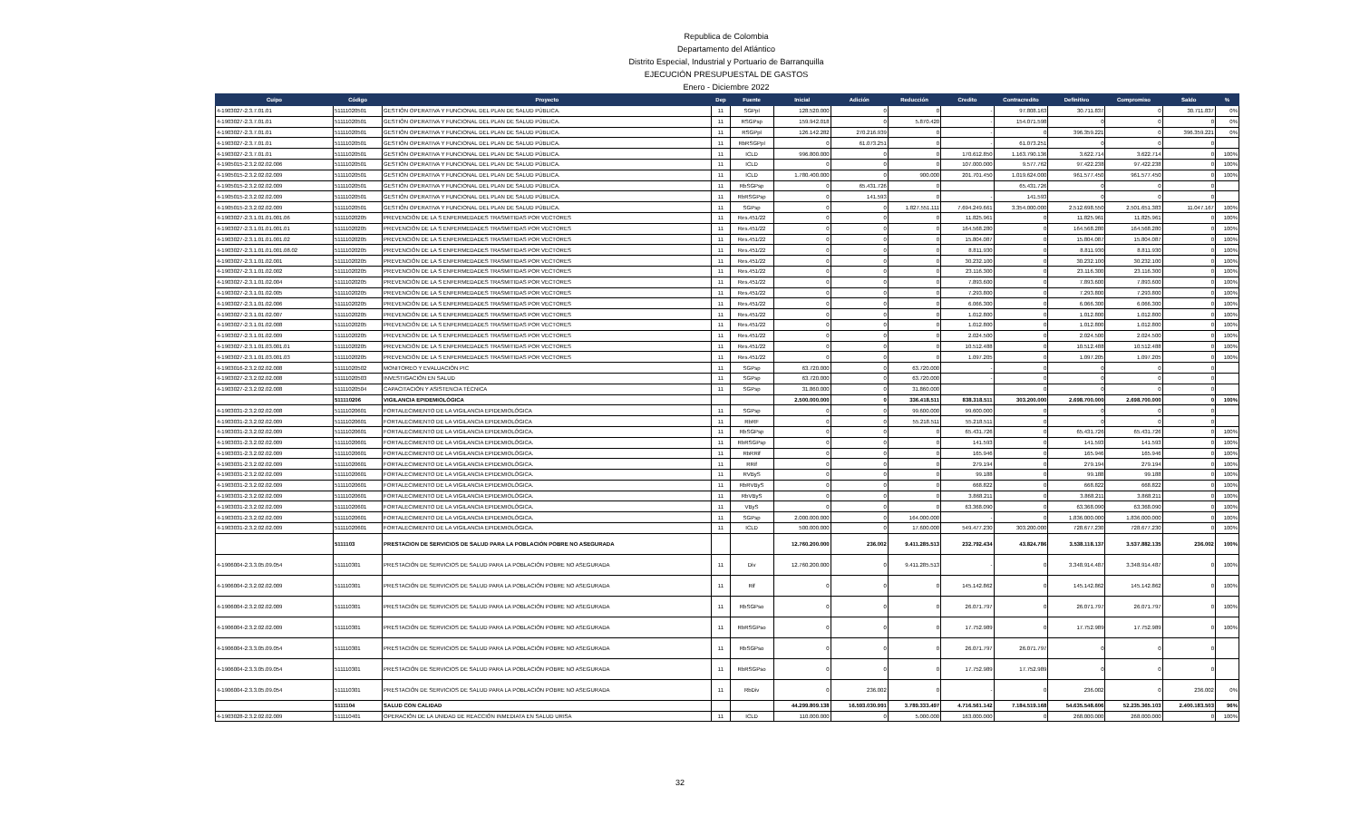Republica de Colombia
Departamento del Atlántico
Distrito Especial, Industrial y Portuario de Barranquilla
EJECUCIÓN PRESUPUESTAL DE GASTOS
Enero - Diciembre 2022
| Cuipo | Código | Proyecto | Dep | Fuente | Inicial | Adición | Reducción | Credito | Contracredito | Definitivo | Compromiso | Saldo | % |
| --- | --- | --- | --- | --- | --- | --- | --- | --- | --- | --- | --- | --- | --- |
| 4-1903027-2.3.7.01.01 | 51111020501 | GESTIÓN OPERATIVA Y FUNCIONAL DEL PLAN DE SALUD PÚBLICA. | 11 | SGPpl | 128.520.000 | 0 | 0 | - | 97.808.163 | 30.711.837 | 0 | 30.711.837 | 0% |
| 4-1903027-2.3.7.01.01 | 51111020501 | GESTIÓN OPERATIVA Y FUNCIONAL DEL PLAN DE SALUD PÚBLICA. | 11 | RSGPsp | 159.942.018 | 0 | 5.870.420 | - | 154.071.598 | 0 | 0 | 0 | 0% |
| 4-1903027-2.3.7.01.01 | 51111020501 | GESTIÓN OPERATIVA Y FUNCIONAL DEL PLAN DE SALUD PÚBLICA. | 11 | RSGPpl | 126.142.282 | 270.216.939 | 0 | - | 0 | 396.359.221 | 0 | 396.359.221 | 0% |
| 4-1903027-2.3.7.01.01 | 51111020501 | GESTIÓN OPERATIVA Y FUNCIONAL DEL PLAN DE SALUD PÚBLICA. | 11 | RbRSGPpl | 0 | 61.073.251 | 0 | - | 61.073.251 | 0 | 0 | 0 | |
| 4-1903027-2.3.7.01.01 | 51111020501 | GESTIÓN OPERATIVA Y FUNCIONAL DEL PLAN DE SALUD PÚBLICA. | 11 | ICLD | 996.800.000 | 0 | 0 | 170.612.850 | 1.163.790.136 | 3.622.714 | 3.622.714 | 0 | 100% |
| 4-1905015-2.3.2.02.02.006 | 51111020501 | GESTIÓN OPERATIVA Y FUNCIONAL DEL PLAN DE SALUD PÚBLICA. | 11 | ICLD | 0 | 0 | 0 | 107.000.000 | 9.577.762 | 97.422.238 | 97.422.238 | 0 | 100% |
| 4-1905015-2.3.2.02.02.009 | 51111020501 | GESTIÓN OPERATIVA Y FUNCIONAL DEL PLAN DE SALUD PÚBLICA. | 11 | ICLD | 1.780.400.000 | 0 | 900.000 | 201.701.450 | 1.019.624.000 | 961.577.450 | 961.577.450 | 0 | 100% |
| 4-1905015-2.3.2.02.02.009 | 51111020501 | GESTIÓN OPERATIVA Y FUNCIONAL DEL PLAN DE SALUD PÚBLICA. | 11 | RbSGPsp | 0 | 65.431.726 | 0 | | 65.431.726 | 0 | 0 | 0 | |
| 4-1905015-2.3.2.02.02.009 | 51111020501 | GESTIÓN OPERATIVA Y FUNCIONAL DEL PLAN DE SALUD PÚBLICA. | 11 | RbRSGPsp | 0 | 141.593 | 0 | - | 141.593 | 0 | 0 | 0 | |
| 4-1905015-2.3.2.02.02.009 | 51111020501 | GESTIÓN OPERATIVA Y FUNCIONAL DEL PLAN DE SALUD PÚBLICA. | 11 | SGPsp | 0 | 0 | 1.827.551.111 | 7.694.249.661 | 3.354.000.000 | 2.512.698.550 | 2.501.651.383 | 11.047.167 | 100% |
| 4-1903027-2.3.1.01.01.001.06 | 51111020205 | PREVENCIÓN DE LA S ENFERMEDADES TRASMITIDAS POR VECTORES | 11 | Res.451/22 | 0 | 0 | 0 | 11.825.961 | 0 | 11.825.961 | 11.825.961 | 0 | 100% |
| 4-1903027-2.3.1.01.01.001.01 | 51111020205 | PREVENCIÓN DE LA S ENFERMEDADES TRASMITIDAS POR VECTORES | 11 | Res.451/22 | 0 | 0 | 0 | 164.568.280 | 0 | 164.568.280 | 164.568.280 | 0 | 100% |
| 4-1903027-2.3.1.01.01.001.02 | 51111020205 | PREVENCIÓN DE LA S ENFERMEDADES TRASMITIDAS POR VECTORES | 11 | Res.451/22 | 0 | 0 | 0 | 15.804.087 | 0 | 15.804.087 | 15.804.087 | 0 | 100% |
| 4-1903027-2.3.1.01.01.001.08.02 | 51111020205 | PREVENCIÓN DE LA S ENFERMEDADES TRASMITIDAS POR VECTORES | 11 | Res.451/22 | 0 | 0 | 0 | 8.811.930 | 0 | 8.811.930 | 8.811.930 | 0 | 100% |
| 4-1903027-2.3.1.01.02.001 | 51111020205 | PREVENCIÓN DE LA S ENFERMEDADES TRASMITIDAS POR VECTORES | 11 | Res.451/22 | 0 | 0 | 0 | 30.232.100 | 0 | 30.232.100 | 30.232.100 | 0 | 100% |
| 4-1903027-2.3.1.01.02.002 | 51111020205 | PREVENCIÓN DE LA S ENFERMEDADES TRASMITIDAS POR VECTORES | 11 | Res.451/22 | 0 | 0 | 0 | 23.116.300 | 0 | 23.116.300 | 23.116.300 | 0 | 100% |
| 4-1903027-2.3.1.01.02.004 | 51111020205 | PREVENCIÓN DE LA S ENFERMEDADES TRASMITIDAS POR VECTORES | 11 | Res.451/22 | 0 | 0 | 0 | 7.893.600 | 0 | 7.893.600 | 7.893.600 | 0 | 100% |
| 4-1903027-2.3.1.01.02.005 | 51111020205 | PREVENCIÓN DE LA S ENFERMEDADES TRASMITIDAS POR VECTORES | 11 | Res.451/22 | 0 | 0 | 0 | 7.293.800 | 0 | 7.293.800 | 7.293.800 | 0 | 100% |
| 4-1903027-2.3.1.01.02.006 | 51111020205 | PREVENCIÓN DE LA S ENFERMEDADES TRASMITIDAS POR VECTORES | 11 | Res.451/22 | 0 | 0 | 0 | 6.066.300 | 0 | 6.066.300 | 6.066.300 | 0 | 100% |
| 4-1903027-2.3.1.01.02.007 | 51111020205 | PREVENCIÓN DE LA S ENFERMEDADES TRASMITIDAS POR VECTORES | 11 | Res.451/22 | 0 | 0 | 0 | 1.012.800 | 0 | 1.012.800 | 1.012.800 | 0 | 100% |
| 4-1903027-2.3.1.01.02.008 | 51111020205 | PREVENCIÓN DE LA S ENFERMEDADES TRASMITIDAS POR VECTORES | 11 | Res.451/22 | 0 | 0 | 0 | 1.012.800 | 0 | 1.012.800 | 1.012.800 | 0 | 100% |
| 4-1903027-2.3.1.01.02.009 | 51111020205 | PREVENCIÓN DE LA S ENFERMEDADES TRASMITIDAS POR VECTORES | 11 | Res.451/22 | 0 | 0 | 0 | 2.024.500 | 0 | 2.024.500 | 2.024.500 | 0 | 100% |
| 4-1903027-2.3.1.01.03.001.01 | 51111020205 | PREVENCIÓN DE LA S ENFERMEDADES TRASMITIDAS POR VECTORES | 11 | Res.451/22 | 0 | 0 | 0 | 10.512.488 | 0 | 10.512.488 | 10.512.488 | 0 | 100% |
| 4-1903027-2.3.1.01.03.001.03 | 51111020205 | PREVENCIÓN DE LA S ENFERMEDADES TRASMITIDAS POR VECTORES | 11 | Res.451/22 | 0 | 0 | 0 | 1.097.205 | 0 | 1.097.205 | 1.097.205 | 0 | 100% |
| 4-1903016-2.3.2.02.02.008 | 51111020502 | MONITOREO Y EVALUACIÓN PIC | 11 | SGPsp | 63.720.000 | 0 | 63.720.000 | - | 0 | 0 | 0 | 0 | |
| 4-1903027-2.3.2.02.02.008 | 51111020503 | INVESTIGACIÓN EN SALUD | 11 | SGPsp | 63.720.000 | 0 | 63.720.000 | - | 0 | 0 | 0 | 0 | |
| 4-1903027-2.3.2.02.02.008 | 51111020504 | CAPACITACIÓN Y ASISTENCIA TÉCNICA | 11 | SGPsp | 31.860.000 | 0 | 31.860.000 | | 0 | 0 | 0 | 0 | |
| | 511110206 | VIGILANCIA EPIDEMIOLÓGICA | | | 2.500.000.000 | 0 | 336.418.511 | 838.318.511 | 303.200.000 | 2.698.700.000 | 2.698.700.000 | 0 | 100% |
| 4-1903031-2.3.2.02.02.008 | 51111020601 | FORTALECIMIENTO DE LA VIGILANCIA EPIDEMIOLÓGICA | 11 | SGPsp | 0 | 0 | 99.600.000 | 99.600.000 | 0 | 0 | 0 | 0 | |
| 4-1903031-2.3.2.02.02.009 | 51111020601 | FORTALECIMIENTO DE LA VIGILANCIA EPIDEMIOLÓGICA | 11 | RbRF | 0 | 0 | 55.218.511 | 55.218.511 | 0 | 0 | 0 | 0 | |
| 4-1903031-2.3.2.02.02.009 | 51111020601 | FORTALECIMIENTO DE LA VIGILANCIA EPIDEMIOLÓGICA. | 11 | RbSGPsp | 0 | 0 | 0 | 65.431.726 | 0 | 65.431.726 | 65.431.726 | 0 | 100% |
| 4-1903031-2.3.2.02.02.009 | 51111020601 | FORTALECIMIENTO DE LA VIGILANCIA EPIDEMIOLÓGICA. | 11 | RbRSGPsp | 0 | 0 | 0 | 141.593 | 0 | 141.593 | 141.593 | 0 | 100% |
| 4-1903031-2.3.2.02.02.009 | 51111020601 | FORTALECIMIENTO DE LA VIGILANCIA EPIDEMIOLÓGICA. | 11 | RbRRif | 0 | 0 | 0 | 165.946 | 0 | 165.946 | 165.946 | 0 | 100% |
| 4-1903031-2.3.2.02.02.009 | 51111020601 | FORTALECIMIENTO DE LA VIGILANCIA EPIDEMIOLÓGICA. | 11 | RRif | 0 | 0 | 0 | 279.194 | 0 | 279.194 | 279.194 | 0 | 100% |
| 4-1903031-2.3.2.02.02.009 | 51111020601 | FORTALECIMIENTO DE LA VIGILANCIA EPIDEMIOLÓGICA. | 11 | RVByS | 0 | 0 | 0 | 99.188 | 0 | 99.188 | 99.188 | 0 | 100% |
| 4-1903031-2.3.2.02.02.009 | 51111020601 | FORTALECIMIENTO DE LA VIGILANCIA EPIDEMIOLÓGICA. | 11 | RbRVByS | 0 | 0 | 0 | 668.822 | 0 | 668.822 | 668.822 | 0 | 100% |
| 4-1903031-2.3.2.02.02.009 | 51111020601 | FORTALECIMIENTO DE LA VIGILANCIA EPIDEMIOLÓGICA. | 11 | RbVByS | 0 | 0 | 0 | 3.868.211 | 0 | 3.868.211 | 3.868.211 | 0 | 100% |
| 4-1903031-2.3.2.02.02.009 | 51111020601 | FORTALECIMIENTO DE LA VIGILANCIA EPIDEMIOLÓGICA. | 11 | VByS | 0 | 0 | 0 | 63.368.090 | 0 | 63.368.090 | 63.368.090 | 0 | 100% |
| 4-1903031-2.3.2.02.02.009 | 51111020601 | FORTALECIMIENTO DE LA VIGILANCIA EPIDEMIOLÓGICA. | 11 | SGPsp | 2.000.000.000 | 0 | 164.000.000 | - | 0 | 1.836.000.000 | 1.836.000.000 | 0 | 100% |
| 4-1903031-2.3.2.02.02.009 | 51111020601 | FORTALECIMIENTO DE LA VIGILANCIA EPIDEMIOLÓGICA. | 11 | ICLD | 500.000.000 | 0 | 17.600.000 | 549.477.230 | 303.200.000 | 728.677.230 | 728.677.230 | 0 | 100% |
| | 5111103 | PRESTACION DE SERVICIOS DE SALUD PARA LA POBLACIÓN POBRE NO ASEGURADA | | | 12.760.200.000 | 236.002 | 9.411.285.513 | 232.792.434 | 43.824.786 | 3.538.118.137 | 3.537.882.135 | 236.002 | 100% |
| 4-1906004-2.3.3.05.09.054 | 511110301 | PRESTACIÓN DE SERVICIOS DE SALUD PARA LA POBLACIÓN POBRE NO ASEGURADA | 11 | Div | 12.760.200.000 | 0 | 9.411.285.513 | - | 0 | 3.348.914.487 | 3.348.914.487 | 0 | 100% |
| 4-1906004-2.3.2.02.02.009 | 511110301 | PRESTACIÓN DE SERVICIOS DE SALUD PARA LA POBLACIÓN POBRE NO ASEGURADA | 11 | Rif | 0 | 0 | 0 | 145.142.862 | 0 | 145.142.862 | 145.142.862 | 0 | 100% |
| 4-1906004-2.3.2.02.02.009 | 511110301 | PRESTACIÓN DE SERVICIOS DE SALUD PARA LA POBLACIÓN POBRE NO ASEGURADA | 11 | RbSGPso | 0 | 0 | 0 | 26.071.797 | 0 | 26.071.797 | 26.071.797 | 0 | 100% |
| 4-1906004-2.3.2.02.02.009 | 511110301 | PRESTACIÓN DE SERVICIOS DE SALUD PARA LA POBLACIÓN POBRE NO ASEGURADA | 11 | RbRSGPso | 0 | 0 | 0 | 17.752.989 | 0 | 17.752.989 | 17.752.989 | 0 | 100% |
| 4-1906004-2.3.3.05.09.054 | 511110301 | PRESTACIÓN DE SERVICIOS DE SALUD PARA LA POBLACIÓN POBRE NO ASEGURADA | 11 | RbSGPso | 0 | 0 | 0 | 26.071.797 | 26.071.797 | 0 | 0 | 0 | |
| 4-1906004-2.3.3.05.09.054 | 511110301 | PRESTACIÓN DE SERVICIOS DE SALUD PARA LA POBLACIÓN POBRE NO ASEGURADA | 11 | RbRSGPso | 0 | 0 | 0 | 17.752.989 | 17.752.989 | 0 | 0 | 0 | |
| 4-1906004-2.3.3.05.09.054 | 511110301 | PRESTACIÓN DE SERVICIOS DE SALUD PARA LA POBLACIÓN POBRE NO ASEGURADA | 11 | RbDiv | 0 | 236.002 | 0 | - | 0 | 236.002 | 0 | 236.002 | 0% |
| | 5111104 | SALUD CON CALIDAD | | | 44.299.809.138 | 16.593.030.991 | 3.789.333.497 | 4.716.561.142 | 7.184.519.168 | 54.635.548.606 | 52.235.365.103 | 2.400.183.503 | 96% |
| 4-1903028-2.3.2.02.02.009 | 511110401 | OPERACIÓN DE LA UNIDAD DE REACCIÓN INMEDIATA EN SALUD URISA | 11 | ICLD | 110.000.000 | 0 | 5.000.000 | 163.000.000 | 0 | 268.000.000 | 268.000.000 | 0 | 100% |
32